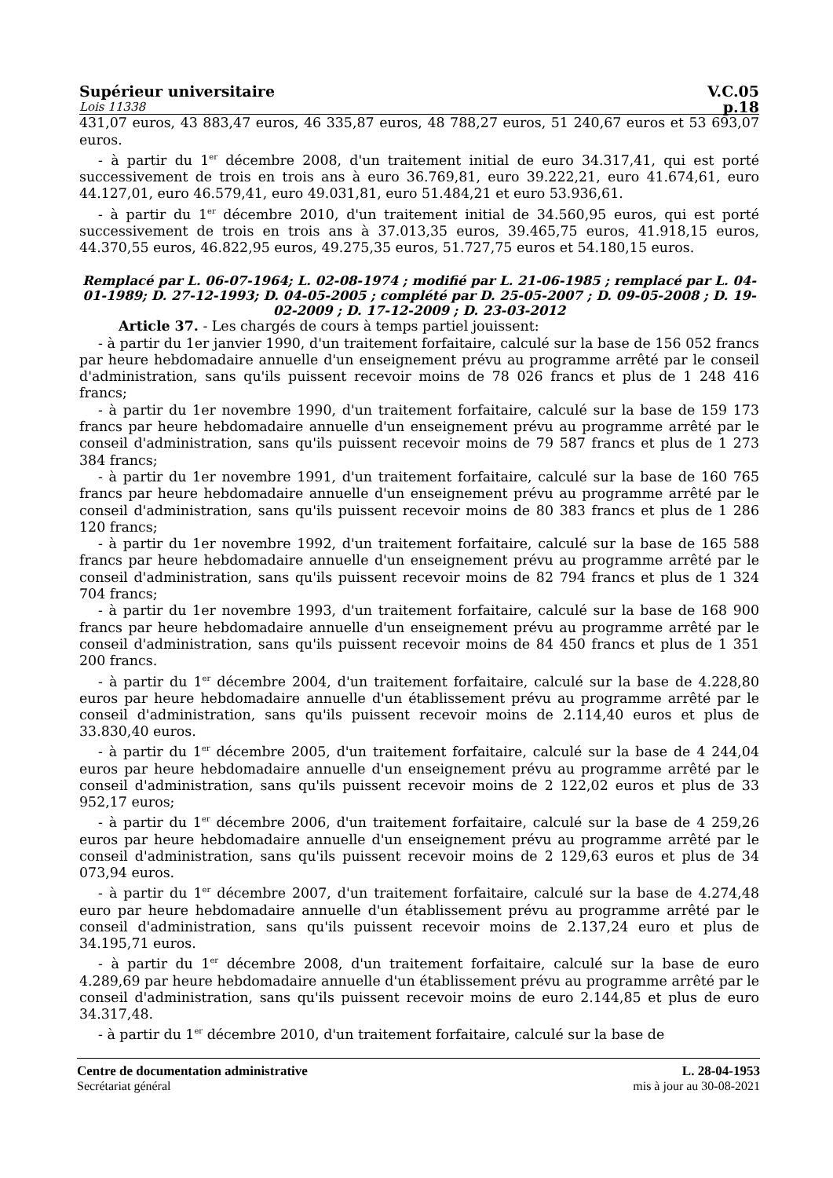Supérieur universitaire V.C.05
Lois 11338 p.18
431,07 euros, 43 883,47 euros, 46 335,87 euros, 48 788,27 euros, 51 240,67 euros et 53 693,07 euros.
- à partir du 1<sup>er</sup> décembre 2008, d'un traitement initial de euro 34.317,41, qui est porté successivement de trois en trois ans à euro 36.769,81, euro 39.222,21, euro 41.674,61, euro 44.127,01, euro 46.579,41, euro 49.031,81, euro 51.484,21 et euro 53.936,61.
- à partir du 1<sup>er</sup> décembre 2010, d'un traitement initial de 34.560,95 euros, qui est porté successivement de trois en trois ans à 37.013,35 euros, 39.465,75 euros, 41.918,15 euros, 44.370,55 euros, 46.822,95 euros, 49.275,35 euros, 51.727,75 euros et 54.180,15 euros.
Remplacé par L. 06-07-1964; L. 02-08-1974 ; modifié par L. 21-06-1985 ; remplacé par L. 04-01-1989; D. 27-12-1993; D. 04-05-2005 ; complété par D. 25-05-2007 ; D. 09-05-2008 ; D. 19-02-2009 ; D. 17-12-2009 ; D. 23-03-2012
Article 37. - Les chargés de cours à temps partiel jouissent:
- à partir du 1er janvier 1990, d'un traitement forfaitaire, calculé sur la base de 156 052 francs par heure hebdomadaire annuelle d'un enseignement prévu au programme arrêté par le conseil d'administration, sans qu'ils puissent recevoir moins de 78 026 francs et plus de 1 248 416 francs;
- à partir du 1er novembre 1990, d'un traitement forfaitaire, calculé sur la base de 159 173 francs par heure hebdomadaire annuelle d'un enseignement prévu au programme arrêté par le conseil d'administration, sans qu'ils puissent recevoir moins de 79 587 francs et plus de 1 273 384 francs;
- à partir du 1er novembre 1991, d'un traitement forfaitaire, calculé sur la base de 160 765 francs par heure hebdomadaire annuelle d'un enseignement prévu au programme arrêté par le conseil d'administration, sans qu'ils puissent recevoir moins de 80 383 francs et plus de 1 286 120 francs;
- à partir du 1er novembre 1992, d'un traitement forfaitaire, calculé sur la base de 165 588 francs par heure hebdomadaire annuelle d'un enseignement prévu au programme arrêté par le conseil d'administration, sans qu'ils puissent recevoir moins de 82 794 francs et plus de 1 324 704 francs;
- à partir du 1er novembre 1993, d'un traitement forfaitaire, calculé sur la base de 168 900 francs par heure hebdomadaire annuelle d'un enseignement prévu au programme arrêté par le conseil d'administration, sans qu'ils puissent recevoir moins de 84 450 francs et plus de 1 351 200 francs.
- à partir du 1<sup>er</sup> décembre 2004, d'un traitement forfaitaire, calculé sur la base de 4.228,80 euros par heure hebdomadaire annuelle d'un établissement prévu au programme arrêté par le conseil d'administration, sans qu'ils puissent recevoir moins de 2.114,40 euros et plus de 33.830,40 euros.
- à partir du 1<sup>er</sup> décembre 2005, d'un traitement forfaitaire, calculé sur la base de 4 244,04 euros par heure hebdomadaire annuelle d'un enseignement prévu au programme arrêté par le conseil d'administration, sans qu'ils puissent recevoir moins de 2 122,02 euros et plus de 33 952,17 euros;
- à partir du 1<sup>er</sup> décembre 2006, d'un traitement forfaitaire, calculé sur la base de 4 259,26 euros par heure hebdomadaire annuelle d'un enseignement prévu au programme arrêté par le conseil d'administration, sans qu'ils puissent recevoir moins de 2 129,63 euros et plus de 34 073,94 euros.
- à partir du 1<sup>er</sup> décembre 2007, d'un traitement forfaitaire, calculé sur la base de 4.274,48 euro par heure hebdomadaire annuelle d'un établissement prévu au programme arrêté par le conseil d'administration, sans qu'ils puissent recevoir moins de 2.137,24 euro et plus de 34.195,71 euros.
- à partir du 1<sup>er</sup> décembre 2008, d'un traitement forfaitaire, calculé sur la base de euro 4.289,69 par heure hebdomadaire annuelle d'un établissement prévu au programme arrêté par le conseil d'administration, sans qu'ils puissent recevoir moins de euro 2.144,85 et plus de euro 34.317,48.
- à partir du 1<sup>er</sup> décembre 2010, d'un traitement forfaitaire, calculé sur la base de
Centre de documentation administrative
Secrétariat général
L. 28-04-1953
mis à jour au 30-08-2021